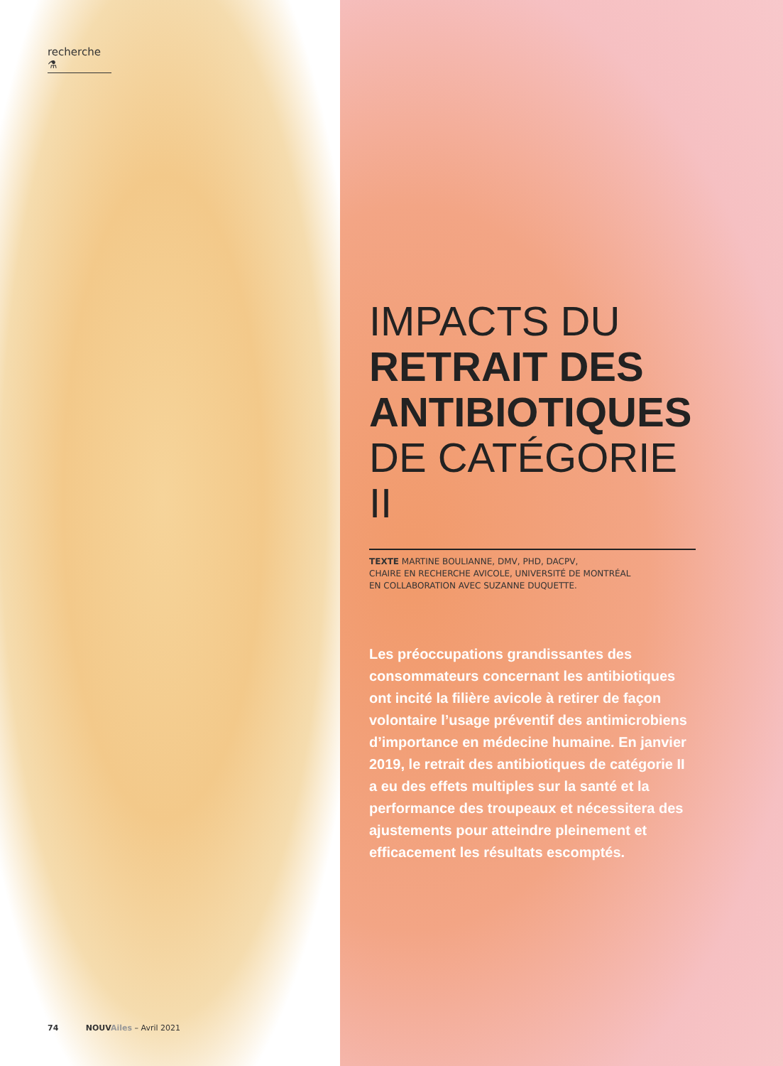recherche ⚗
IMPACTS DU
RETRAIT DES
ANTIBIOTIQUES
DE CATÉGORIE II
TEXTE MARTINE BOULIANNE, DMV, PHD, DACPV,
CHAIRE EN RECHERCHE AVICOLE, UNIVERSITÉ DE MONTRÉAL
EN COLLABORATION AVEC SUZANNE DUQUETTE.
Les préoccupations grandissantes des consommateurs concernant les antibiotiques ont incité la filière avicole à retirer de façon volontaire l’usage préventif des antimicrobiens d’importance en médecine humaine. En janvier 2019, le retrait des antibiotiques de catégorie II a eu des effets multiples sur la santé et la performance des troupeaux et nécessitera des ajustements pour atteindre pleinement et efficacement les résultats escomptés.
74 NOUV Ailes – Avril 2021